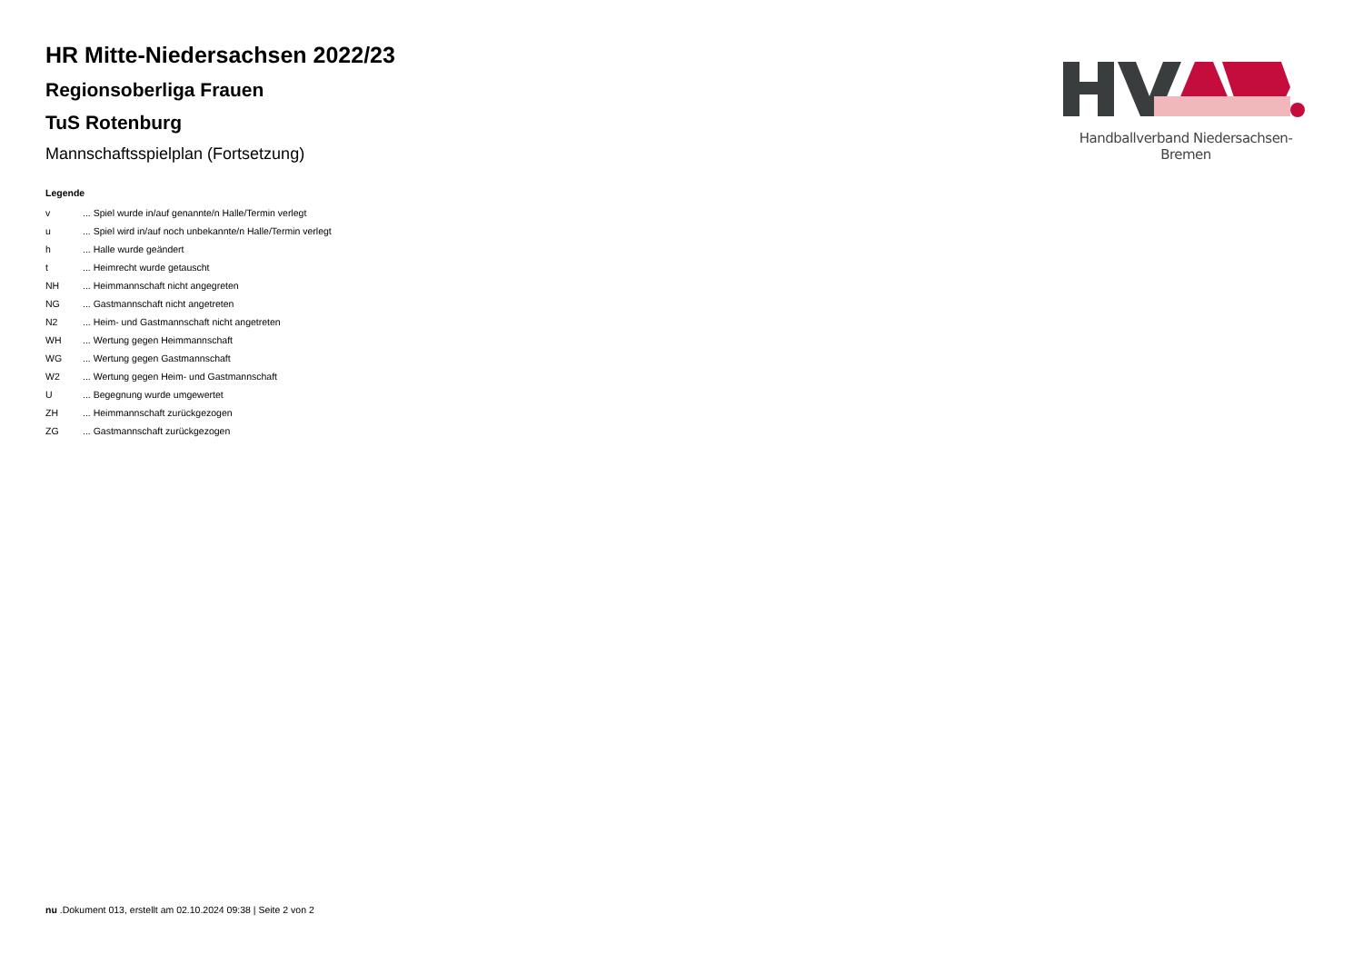Handballverband Niedersachsen-Bremen
HR Mitte-Niedersachsen 2022/23
Regionsoberliga Frauen
TuS Rotenburg
Mannschaftsspielplan (Fortsetzung)
Legende
| v | ... Spiel wurde in/auf genannte/n Halle/Termin verlegt |
| u | ... Spiel wird in/auf noch unbekannte/n Halle/Termin verlegt |
| h | ... Halle wurde geändert |
| t | ... Heimrecht wurde getauscht |
| NH | ... Heimmannschaft nicht angegreten |
| NG | ... Gastmannschaft nicht angetreten |
| N2 | ... Heim- und Gastmannschaft nicht angetreten |
| WH | ... Wertung gegen Heimmannschaft |
| WG | ... Wertung gegen Gastmannschaft |
| W2 | ... Wertung gegen Heim- und Gastmannschaft |
| U | ... Begegnung wurde umgewertet |
| ZH | ... Heimmannschaft zurückgezogen |
| ZG | ... Gastmannschaft zurückgezogen |
nu .Dokument 013, erstellt am 02.10.2024 09:38 | Seite 2 von 2